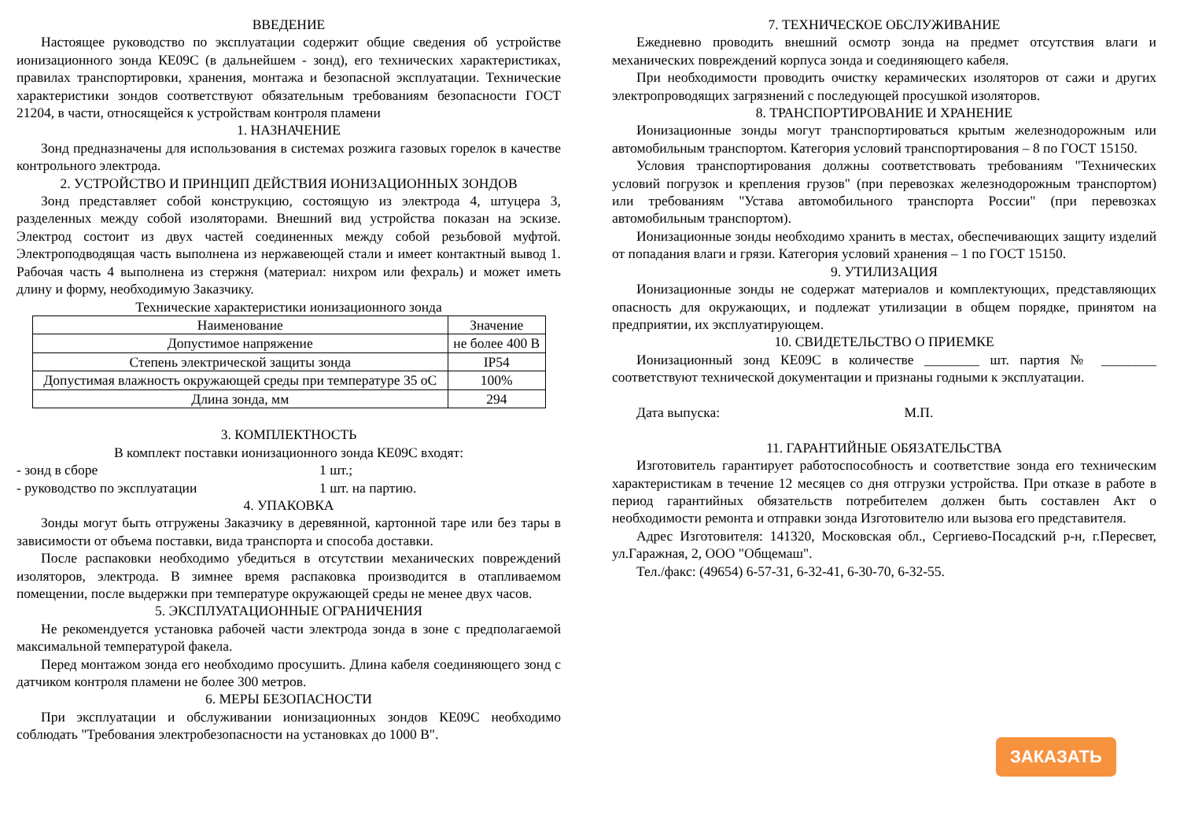ВВЕДЕНИЕ
Настоящее руководство по эксплуатации содержит общие сведения об устройстве ионизационного зонда КЕ09С (в дальнейшем - зонд), его технических характеристиках, правилах транспортировки, хранения, монтажа и безопасной эксплуатации. Технические характеристики зондов соответствуют обязательным требованиям безопасности ГОСТ 21204, в части, относящейся к устройствам контроля пламени
1. НАЗНАЧЕНИЕ
Зонд предназначены для использования в системах розжига газовых горелок в качестве контрольного электрода.
2. УСТРОЙСТВО И ПРИНЦИП ДЕЙСТВИЯ ИОНИЗАЦИОННЫХ ЗОНДОВ
Зонд представляет собой конструкцию, состоящую из электрода 4, штуцера 3, разделенных между собой изоляторами. Внешний вид устройства показан на эскизе. Электрод состоит из двух частей соединенных между собой резьбовой муфтой. Электроподводящая часть выполнена из нержавеющей стали и имеет контактный вывод 1. Рабочая часть 4 выполнена из стержня (материал: нихром или фехраль) и может иметь длину и форму, необходимую Заказчику.
Технические характеристики ионизационного зонда
| Наименование | Значение |
| Допустимое напряжение | не более 400 В |
| Степень электрической защиты зонда | IP54 |
| Допустимая влажность окружающей среды при температуре 35 оС | 100% |
| Длина зонда, мм | 294 |
3. КОМПЛЕКТНОСТЬ
В комплект поставки ионизационного зонда КЕ09С входят:
- зонд в сборе 1 шт.;
- руководство по эксплуатации 1 шт. на партию.
4. УПАКОВКА
Зонды могут быть отгружены Заказчику в деревянной, картонной таре или без тары в зависимости от объема поставки, вида транспорта и способа доставки.
После распаковки необходимо убедиться в отсутствии механических повреждений изоляторов, электрода. В зимнее время распаковка производится в отапливаемом помещении, после выдержки при температуре окружающей среды не менее двух часов.
5. ЭКСПЛУАТАЦИОННЫЕ ОГРАНИЧЕНИЯ
Не рекомендуется установка рабочей части электрода зонда в зоне с предполагаемой максимальной температурой факела.
Перед монтажом зонда его необходимо просушить. Длина кабеля соединяющего зонд с датчиком контроля пламени не более 300 метров.
6. МЕРЫ БЕЗОПАСНОСТИ
При эксплуатации и обслуживании ионизационных зондов КЕ09С необходимо соблюдать "Требования электробезопасности на установках до 1000 В".
7. ТЕХНИЧЕСКОЕ ОБСЛУЖИВАНИЕ
Ежедневно проводить внешний осмотр зонда на предмет отсутствия влаги и механических повреждений корпуса зонда и соединяющего кабеля.
При необходимости проводить очистку керамических изоляторов от сажи и других электропроводящих загрязнений с последующей просушкой изоляторов.
8. ТРАНСПОРТИРОВАНИЕ И ХРАНЕНИЕ
Ионизационные зонды могут транспортироваться крытым железнодорожным или автомобильным транспортом. Категория условий транспортирования – 8 по ГОСТ 15150.
Условия транспортирования должны соответствовать требованиям "Технических условий погрузок и крепления грузов" (при перевозках железнодорожным транспортом) или требованиям "Устава автомобильного транспорта России" (при перевозках автомобильным транспортом).
Ионизационные зонды необходимо хранить в местах, обеспечивающих защиту изделий от попадания влаги и грязи. Категория условий хранения – 1 по ГОСТ 15150.
9. УТИЛИЗАЦИЯ
Ионизационные зонды не содержат материалов и комплектующих, представляющих опасность для окружающих, и подлежат утилизации в общем порядке, принятом на предприятии, их эксплуатирующем.
10. СВИДЕТЕЛЬСТВО О ПРИЕМКЕ
Ионизационный зонд КЕ09С в количестве ________ шт. партия № ________ соответствуют технической документации и признаны годными к эксплуатации.
Дата выпуска: М.П.
11. ГАРАНТИЙНЫЕ ОБЯЗАТЕЛЬСТВА
Изготовитель гарантирует работоспособность и соответствие зонда его техническим характеристикам в течение 12 месяцев со дня отгрузки устройства. При отказе в работе в период гарантийных обязательств потребителем должен быть составлен Акт о необходимости ремонта и отправки зонда Изготовителю или вызова его представителя.
Адрес Изготовителя: 141320, Московская обл., Сергиево-Посадский р-н, г.Пересвет, ул.Гаражная, 2, ООО "Общемаш".
Тел./факс: (49654) 6-57-31, 6-32-41, 6-30-70, 6-32-55.
ЗАКАЗАТЬ